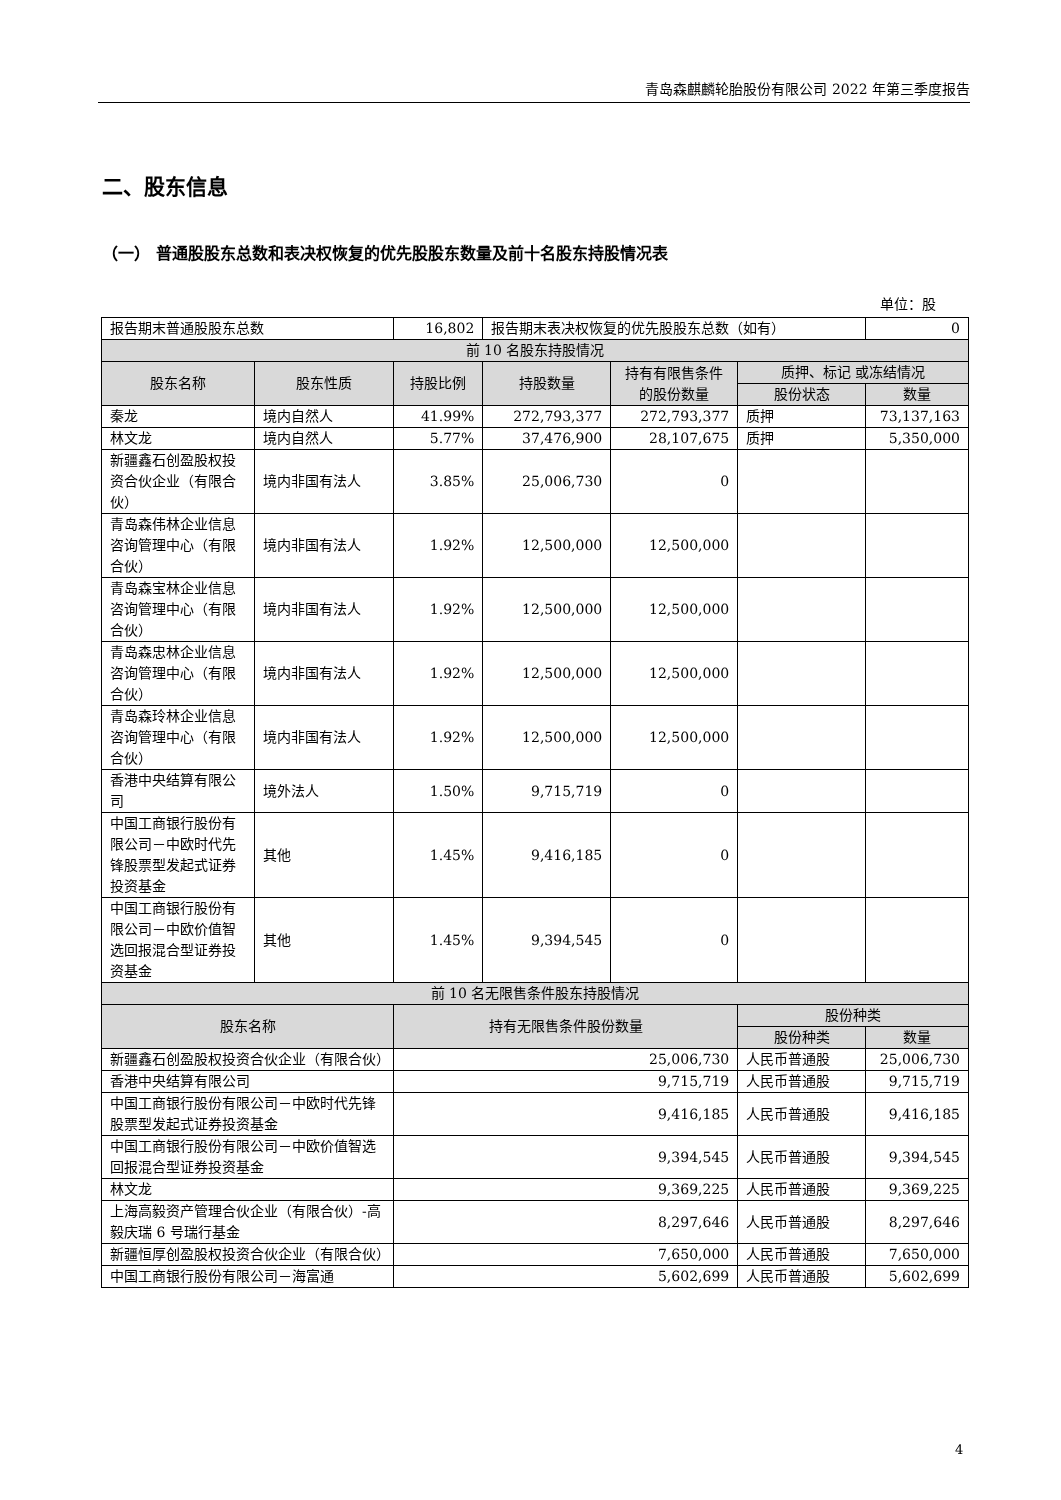青岛森麒麟轮胎股份有限公司 2022 年第三季度报告
二、股东信息
（一） 普通股股东总数和表决权恢复的优先股股东数量及前十名股东持股情况表
单位：股
| 报告期末普通股股东总数 | | 16,802 | 报告期末表决权恢复的优先股股东总数（如有） | | | 0 |
| 前 10 名股东持股情况 | | | | | | |
| 股东名称 | 股东性质 | 持股比例 | 持股数量 | 持有有限售条件的股份数量 | 质押、标记 或冻结情况 | |
| | | | | | 股份状态 | 数量 |
| 秦龙 | 境内自然人 | 41.99% | 272,793,377 | 272,793,377 | 质押 | 73,137,163 |
| 林文龙 | 境内自然人 | 5.77% | 37,476,900 | 28,107,675 | 质押 | 5,350,000 |
| 新疆鑫石创盈股权投资合伙企业（有限合伙） | 境内非国有法人 | 3.85% | 25,006,730 | 0 | | |
| 青岛森伟林企业信息咨询管理中心（有限合伙） | 境内非国有法人 | 1.92% | 12,500,000 | 12,500,000 | | |
| 青岛森宝林企业信息咨询管理中心（有限合伙） | 境内非国有法人 | 1.92% | 12,500,000 | 12,500,000 | | |
| 青岛森忠林企业信息咨询管理中心（有限合伙） | 境内非国有法人 | 1.92% | 12,500,000 | 12,500,000 | | |
| 青岛森玲林企业信息咨询管理中心（有限合伙） | 境内非国有法人 | 1.92% | 12,500,000 | 12,500,000 | | |
| 香港中央结算有限公司 | 境外法人 | 1.50% | 9,715,719 | 0 | | |
| 中国工商银行股份有限公司－中欧时代先锋股票型发起式证券投资基金 | 其他 | 1.45% | 9,416,185 | 0 | | |
| 中国工商银行股份有限公司－中欧价值智选回报混合型证券投资基金 | 其他 | 1.45% | 9,394,545 | 0 | | |
| 前 10 名无限售条件股东持股情况 | | | | | | |
| 股东名称 | | 持有无限售条件股份数量 | | | 股份种类 | |
| | | | | | 股份种类 | 数量 |
| 新疆鑫石创盈股权投资合伙企业（有限合伙） | | 25,006,730 | | | 人民币普通股 | 25,006,730 |
| 香港中央结算有限公司 | | 9,715,719 | | | 人民币普通股 | 9,715,719 |
| 中国工商银行股份有限公司－中欧时代先锋股票型发起式证券投资基金 | | 9,416,185 | | | 人民币普通股 | 9,416,185 |
| 中国工商银行股份有限公司－中欧价值智选回报混合型证券投资基金 | | 9,394,545 | | | 人民币普通股 | 9,394,545 |
| 林文龙 | | 9,369,225 | | | 人民币普通股 | 9,369,225 |
| 上海高毅资产管理合伙企业（有限合伙）-高毅庆瑞 6 号瑞行基金 | | 8,297,646 | | | 人民币普通股 | 8,297,646 |
| 新疆恒厚创盈股权投资合伙企业（有限合伙） | | 7,650,000 | | | 人民币普通股 | 7,650,000 |
| 中国工商银行股份有限公司－海富通 | | 5,602,699 | | | 人民币普通股 | 5,602,699 |
4